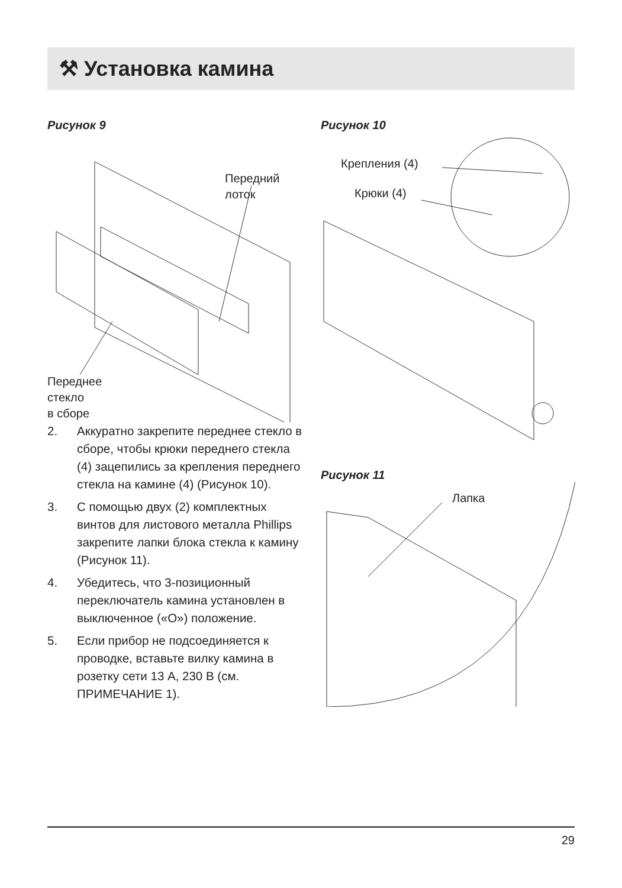⚒ Установка камина
Рисунок 9
Передний
лоток
Переднее
стекло
в сборе
2. Аккуратно закрепите переднее стекло в сборе, чтобы крюки переднего стекла (4) зацепились за крепления переднего стекла на камине (4) (Рисунок 10).
3. С помощью двух (2) комплектных винтов для листового металла Phillips закрепите лапки блока стекла к камину (Рисунок 11).
4. Убедитесь, что 3-позиционный переключатель камина установлен в выключенное («O») положение.
5. Если прибор не подсоединяется к проводке, вставьте вилку камина в розетку сети 13 А, 230 В (см. ПРИМЕЧАНИЕ 1).
Рисунок 10
Крепления (4)
Крюки (4)
Рисунок 11
Лапка
29